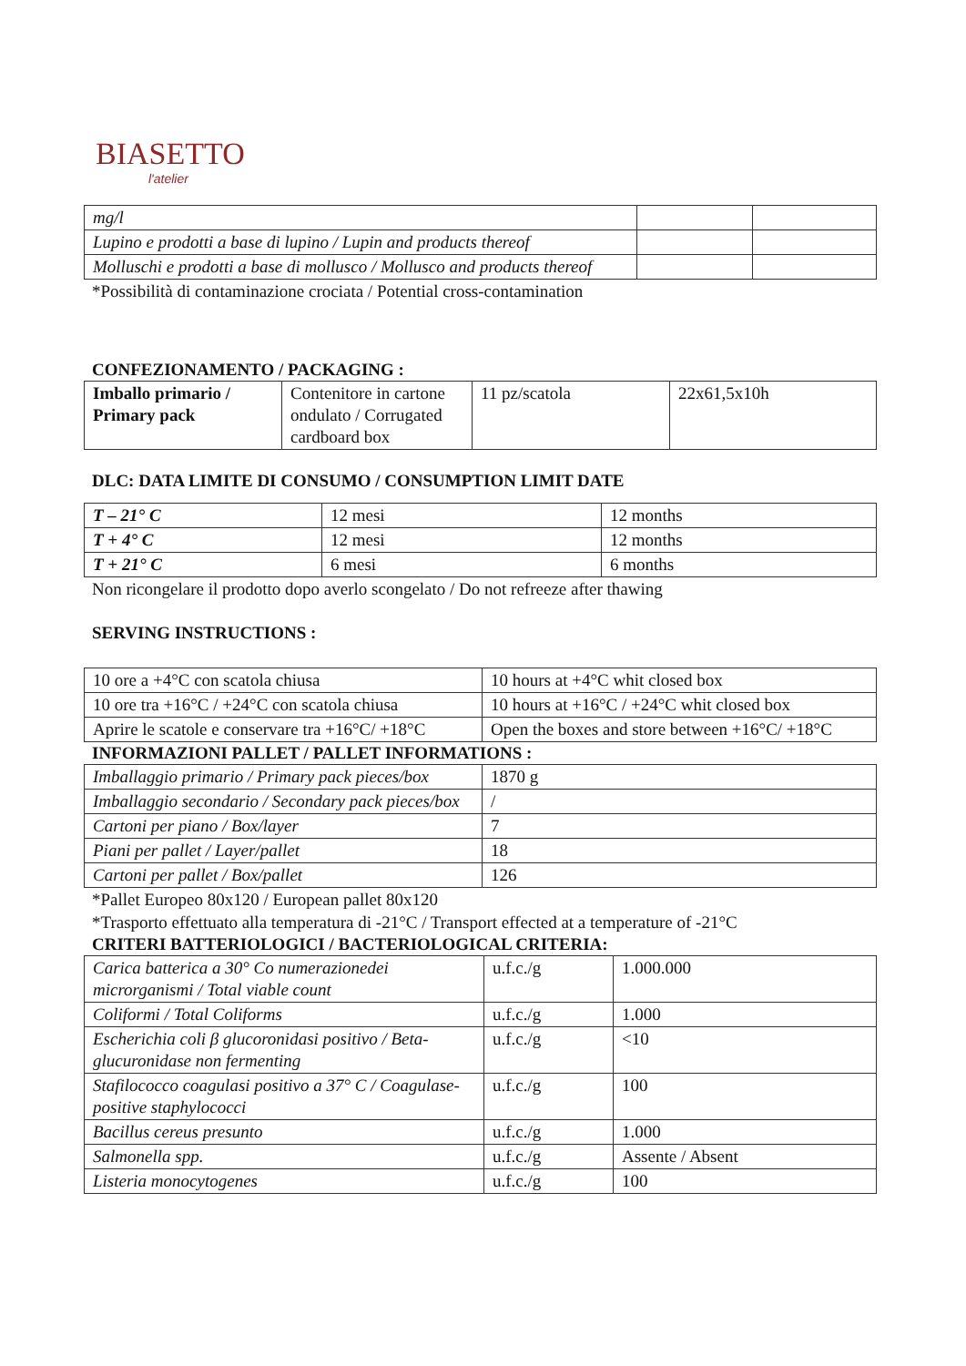BIASETTO
l'atelier
| mg/l | | |
| Lupino e prodotti a base di lupino / Lupin and products thereof | | |
| Molluschi e prodotti a base di mollusco / Mollusco and products thereof | | |
*Possibilità di contaminazione crociata / Potential cross-contamination
CONFEZIONAMENTO / PACKAGING :
| Imballo primario / Primary pack | Contenitore in cartone ondulato / Corrugated cardboard box | 11 pz/scatola | 22x61,5x10h |
DLC: DATA LIMITE DI CONSUMO / CONSUMPTION LIMIT DATE
| T – 21° C | 12 mesi | 12 months |
| T + 4° C | 12 mesi | 12 months |
| T + 21° C | 6 mesi | 6 months |
Non ricongelare il prodotto dopo averlo scongelato / Do not refreeze after thawing
SERVING INSTRUCTIONS :
| 10 ore a +4°C con scatola chiusa | 10 hours at +4°C whit closed box |
| 10 ore tra +16°C / +24°C con scatola chiusa | 10 hours at +16°C / +24°C whit closed box |
| Aprire le scatole e conservare tra +16°C/ +18°C | Open the boxes and store between +16°C/ +18°C |
INFORMAZIONI PALLET / PALLET INFORMATIONS :
| Imballaggio primario / Primary pack pieces/box | 1870 g |
| Imballaggio secondario / Secondary pack pieces/box | / |
| Cartoni per piano / Box/layer | 7 |
| Piani per pallet / Layer/pallet | 18 |
| Cartoni per pallet / Box/pallet | 126 |
*Pallet Europeo 80x120 / European pallet 80x120
*Trasporto effettuato alla temperatura di -21°C / Transport effected at a temperature of -21°C
CRITERI BATTERIOLOGICI / BACTERIOLOGICAL CRITERIA:
| Carica batterica a 30° Co numerazionedei microrganismi / Total viable count | u.f.c./g | 1.000.000 |
| Coliformi / Total Coliforms | u.f.c./g | 1.000 |
| Escherichia coli β glucoronidasi positivo / Beta-glucuronidase non fermenting | u.f.c./g | <10 |
| Stafilococco coagulasi positivo a 37° C / Coagulase-positive staphylococci | u.f.c./g | 100 |
| Bacillus cereus presunto | u.f.c./g | 1.000 |
| Salmonella spp. | u.f.c./g | Assente / Absent |
| Listeria monocytogenes | u.f.c./g | 100 |